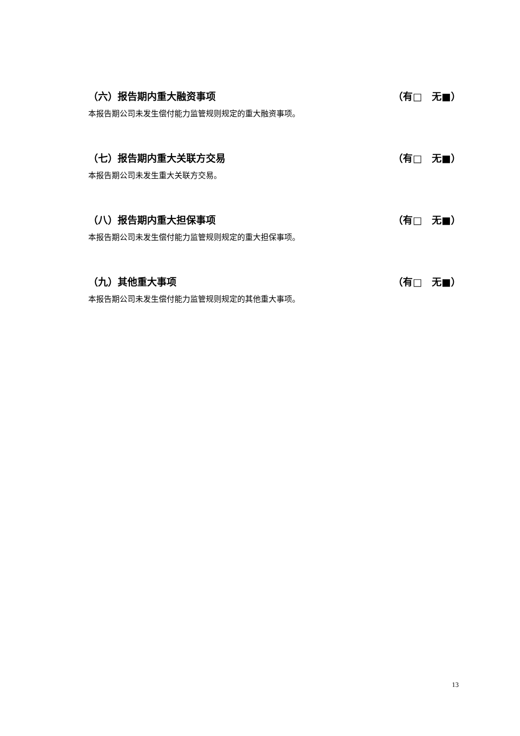（六）报告期内重大融资事项 （有□　无■）
本报告期公司未发生偿付能力监管规则规定的重大融资事项。
（七）报告期内重大关联方交易 （有□　无■）
本报告期公司未发生重大关联方交易。
（八）报告期内重大担保事项 （有□　无■）
本报告期公司未发生偿付能力监管规则规定的重大担保事项。
（九）其他重大事项 （有□　无■）
本报告期公司未发生偿付能力监管规则规定的其他重大事项。
13